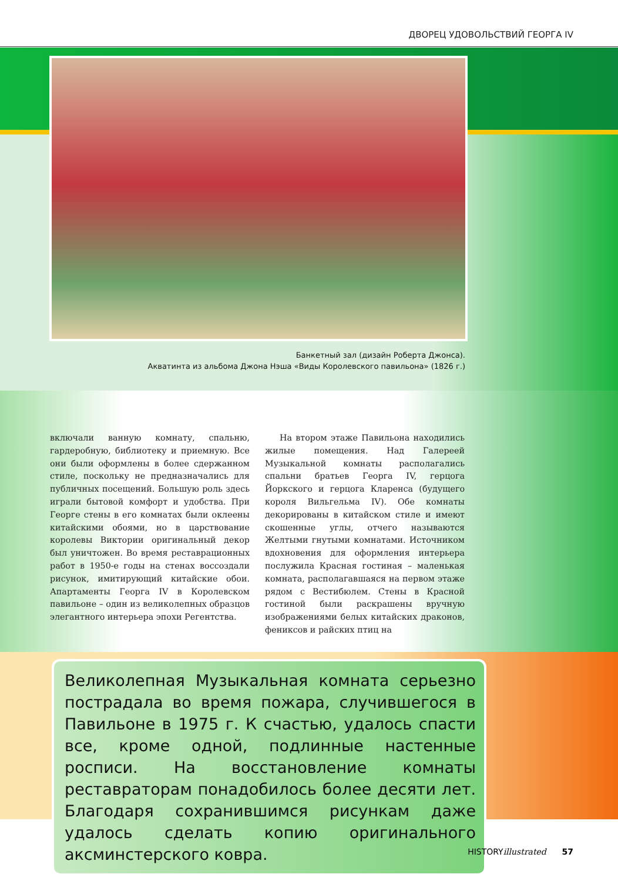ДВОРЕЦ УДОВОЛЬСТВИЙ ГЕОРГА IV
Банкетный зал (дизайн Роберта Джонса).
Акватинта из альбома Джона Нэша «Виды Королевского павильона» (1826 г.)
включали ванную комнату, спальню, гардеробную, библиотеку и приемную. Все они были оформлены в более сдержанном стиле, поскольку не предназначались для публичных посещений. Большую роль здесь играли бытовой комфорт и удобства. При Георге стены в его комнатах были оклеены китайскими обоями, но в царствование королевы Виктории оригинальный декор был уничтожен. Во время реставрационных работ в 1950-е годы на стенах воссоздали рисунок, имитирующий китайские обои. Апартаменты Георга IV в Королевском павильоне – один из великолепных образцов элегантного интерьера эпохи Регентства.
На втором этаже Павильона находились жилые помещения. Над Галереей Музыкальной комнаты располагались спальни братьев Георга IV, герцога Йоркского и герцога Кларенса (будущего короля Вильгельма IV). Обе комнаты декорированы в китайском стиле и имеют скошенные углы, отчего называются Желтыми гнутыми комнатами. Источником вдохновения для оформления интерьера послужила Красная гостиная – маленькая комната, располагавшаяся на первом этаже рядом с Вестибюлем. Стены в Красной гостиной были раскрашены вручную изображениями белых китайских драконов, фениксов и райских птиц на
Великолепная Музыкальная комната серьезно пострадала во время пожара, случившегося в Павильоне в 1975 г. К счастью, удалось спасти все, кроме одной, подлинные настенные росписи. На восстановление комнаты реставраторам понадобилось более десяти лет. Благодаря сохранившимся рисункам даже удалось сделать копию оригинального аксминстерского ковра.
HISTORYillustrated 57